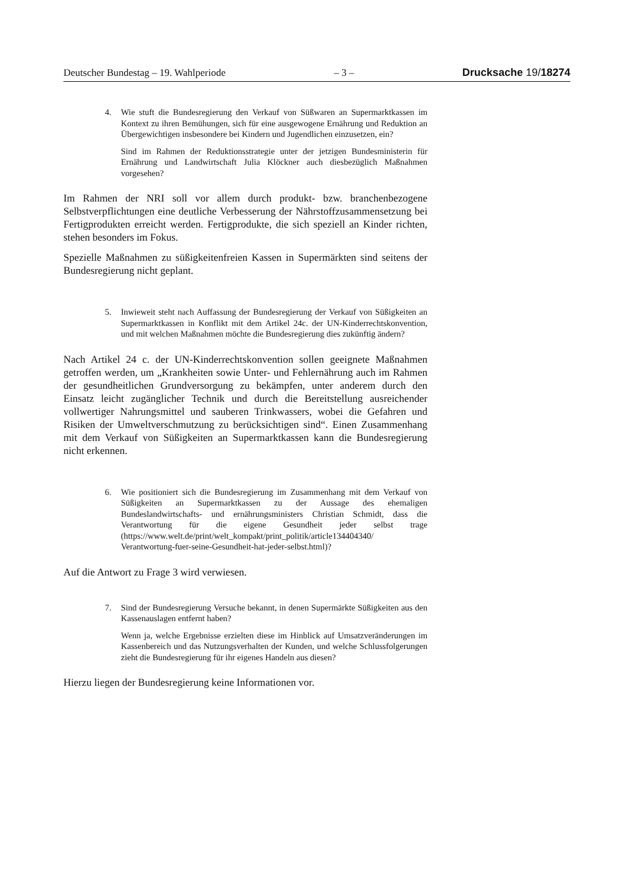Deutscher Bundestag – 19. Wahlperiode – 3 – Drucksache 19/18274
4. Wie stuft die Bundesregierung den Verkauf von Süßwaren an Supermarkt­kassen im Kontext zu ihren Bemühungen, sich für eine ausgewogene Er­nährung und Reduktion an Übergewichtigen insbesondere bei Kindern und Jugendlichen einzusetzen, ein?
Sind im Rahmen der Reduktionsstrategie unter der jetzigen Bundesminis­terin für Ernährung und Landwirtschaft Julia Klöckner auch diesbezüglich Maßnahmen vorgesehen?
Im Rahmen der NRI soll vor allem durch produkt- bzw. branchenbezogene Selbstverpflichtungen eine deutliche Verbesserung der Nährstoffzusammenset­zung bei Fertigprodukten erreicht werden. Fertigprodukte, die sich speziell an Kinder richten, stehen besonders im Fokus.
Spezielle Maßnahmen zu süßigkeitenfreien Kassen in Supermärkten sind sei­tens der Bundesregierung nicht geplant.
5. Inwieweit steht nach Auffassung der Bundesregierung der Verkauf von Süßigkeiten an Supermarktkassen in Konflikt mit dem Artikel 24c. der UN-Kinderrechtskonvention, und mit welchen Maßnahmen möchte die Bundesregierung dies zukünftig ändern?
Nach Artikel 24 c. der UN-Kinderrechtskonvention sollen geeignete Maßnah­men getroffen werden, um „Krankheiten sowie Unter- und Fehlernährung auch im Rahmen der gesundheitlichen Grundversorgung zu bekämpfen, unter ande­rem durch den Einsatz leicht zugänglicher Technik und durch die Bereitstellung ausreichender vollwertiger Nahrungsmittel und sauberen Trinkwassers, wobei die Gefahren und Risiken der Umweltverschmutzung zu berücksichtigen sind“. Einen Zusammenhang mit dem Verkauf von Süßigkeiten an Supermarktkassen kann die Bundesregierung nicht erkennen.
6. Wie positioniert sich die Bundesregierung im Zusammenhang mit dem Verkauf von Süßigkeiten an Supermarktkassen zu der Aussage des ehema­ligen Bundeslandwirtschafts- und ernährungsministers Christian Schmidt, dass die Verantwortung für die eigene Gesundheit jeder selbst trage (https://www.welt.de/print/welt_kompakt/print_politik/article134404340/ Verantwortung-fuer-seine-Gesundheit-hat-jeder-selbst.html)?
Auf die Antwort zu Frage 3 wird verwiesen.
7. Sind der Bundesregierung Versuche bekannt, in denen Supermärkte Süßig­keiten aus den Kassenauslagen entfernt haben?
Wenn ja, welche Ergebnisse erzielten diese im Hinblick auf Umsatzverän­derungen im Kassenbereich und das Nutzungsverhalten der Kunden, und welche Schlussfolgerungen zieht die Bundesregierung für ihr eigenes Handeln aus diesen?
Hierzu liegen der Bundesregierung keine Informationen vor.